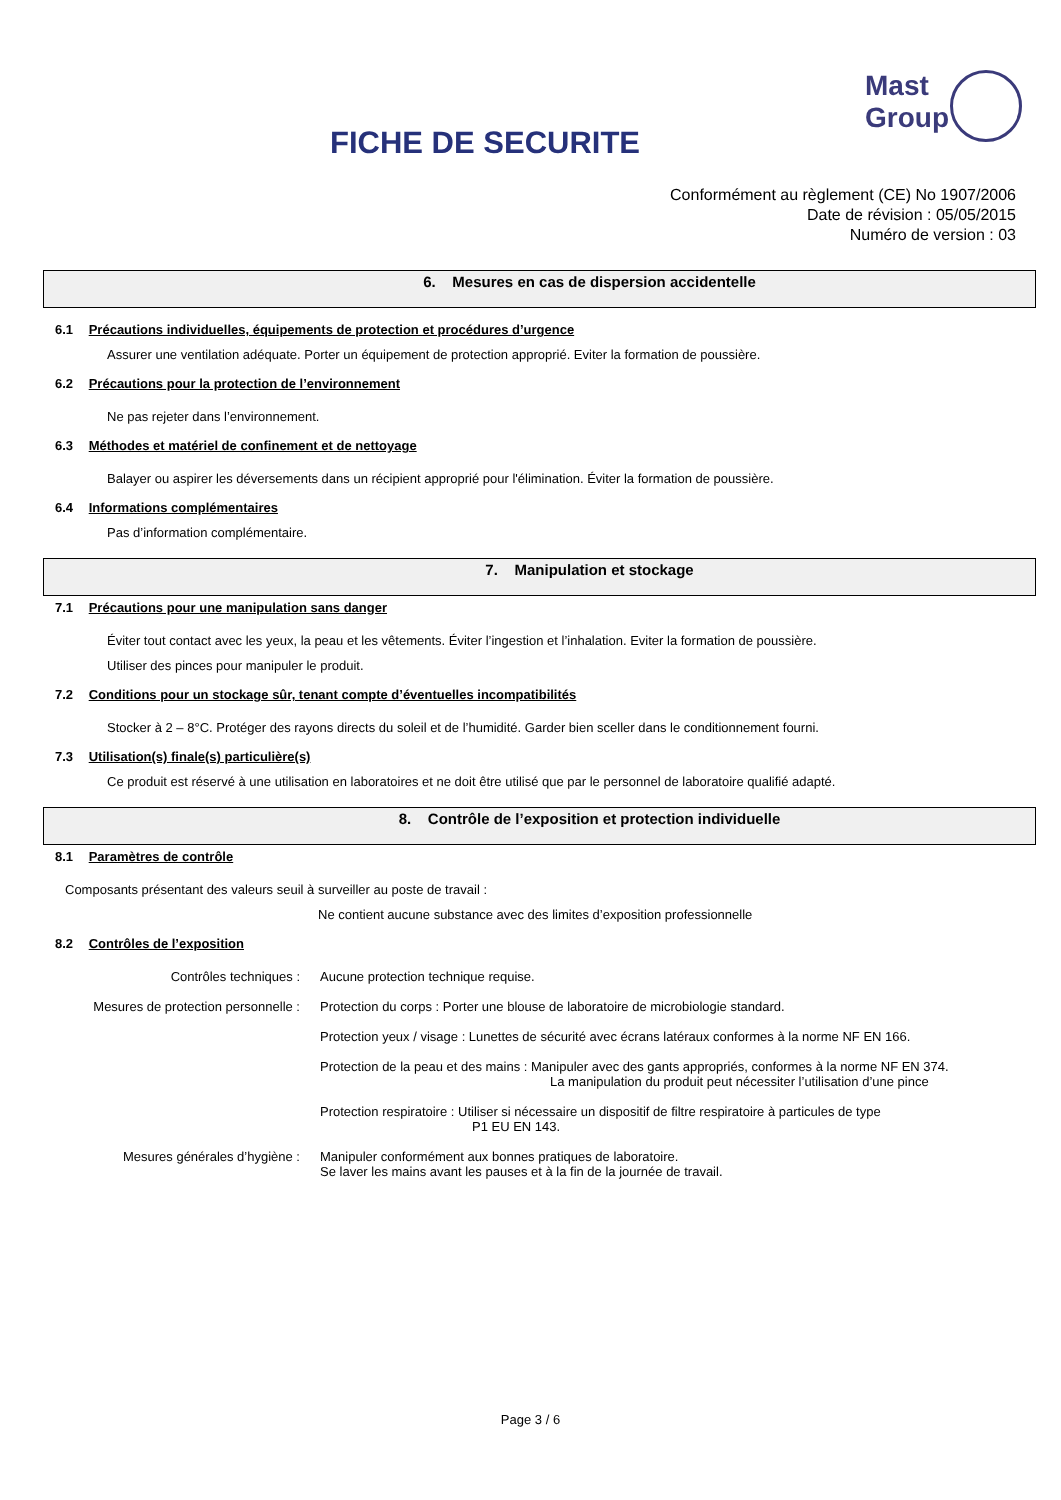FICHE DE SECURITE
Mast
Group
Conformément au règlement (CE) No 1907/2006
Date de révision : 05/05/2015
Numéro de version : 03
6. Mesures en cas de dispersion accidentelle
6.1 Précautions individuelles, équipements de protection et procédures d’urgence
Assurer une ventilation adéquate. Porter un équipement de protection approprié. Eviter la formation de poussière.
6.2 Précautions pour la protection de l’environnement
Ne pas rejeter dans l’environnement.
6.3 Méthodes et matériel de confinement et de nettoyage
Balayer ou aspirer les déversements dans un récipient approprié pour l'élimination. Éviter la formation de poussière.
6.4 Informations complémentaires
Pas d’information complémentaire.
7. Manipulation et stockage
7.1 Précautions pour une manipulation sans danger
Éviter tout contact avec les yeux, la peau et les vêtements. Éviter l’ingestion et l’inhalation. Eviter la formation de poussière.
Utiliser des pinces pour manipuler le produit.
7.2 Conditions pour un stockage sûr, tenant compte d’éventuelles incompatibilités
Stocker à 2 – 8°C. Protéger des rayons directs du soleil et de l’humidité. Garder bien sceller dans le conditionnement fourni.
7.3 Utilisation(s) finale(s) particulière(s)
Ce produit est réservé à une utilisation en laboratoires et ne doit être utilisé que par le personnel de laboratoire qualifié adapté.
8. Contrôle de l’exposition et protection individuelle
8.1 Paramètres de contrôle
Composants présentant des valeurs seuil à surveiller au poste de travail :
Ne contient aucune substance avec des limites d’exposition professionnelle
8.2 Contrôles de l’exposition
Contrôles techniques : Aucune protection technique requise.
Mesures de protection personnelle : Protection du corps : Porter une blouse de laboratoire de microbiologie standard.
Protection yeux / visage : Lunettes de sécurité avec écrans latéraux conformes à la norme NF EN 166.
Protection de la peau et des mains : Manipuler avec des gants appropriés, conformes à la norme NF EN 374.
La manipulation du produit peut nécessiter l’utilisation d’une pince
Protection respiratoire : Utiliser si nécessaire un dispositif de filtre respiratoire à particules de type
P1 EU EN 143.
Mesures générales d’hygiène : Manipuler conformément aux bonnes pratiques de laboratoire.
Se laver les mains avant les pauses et à la fin de la journée de travail.
Page 3 / 6